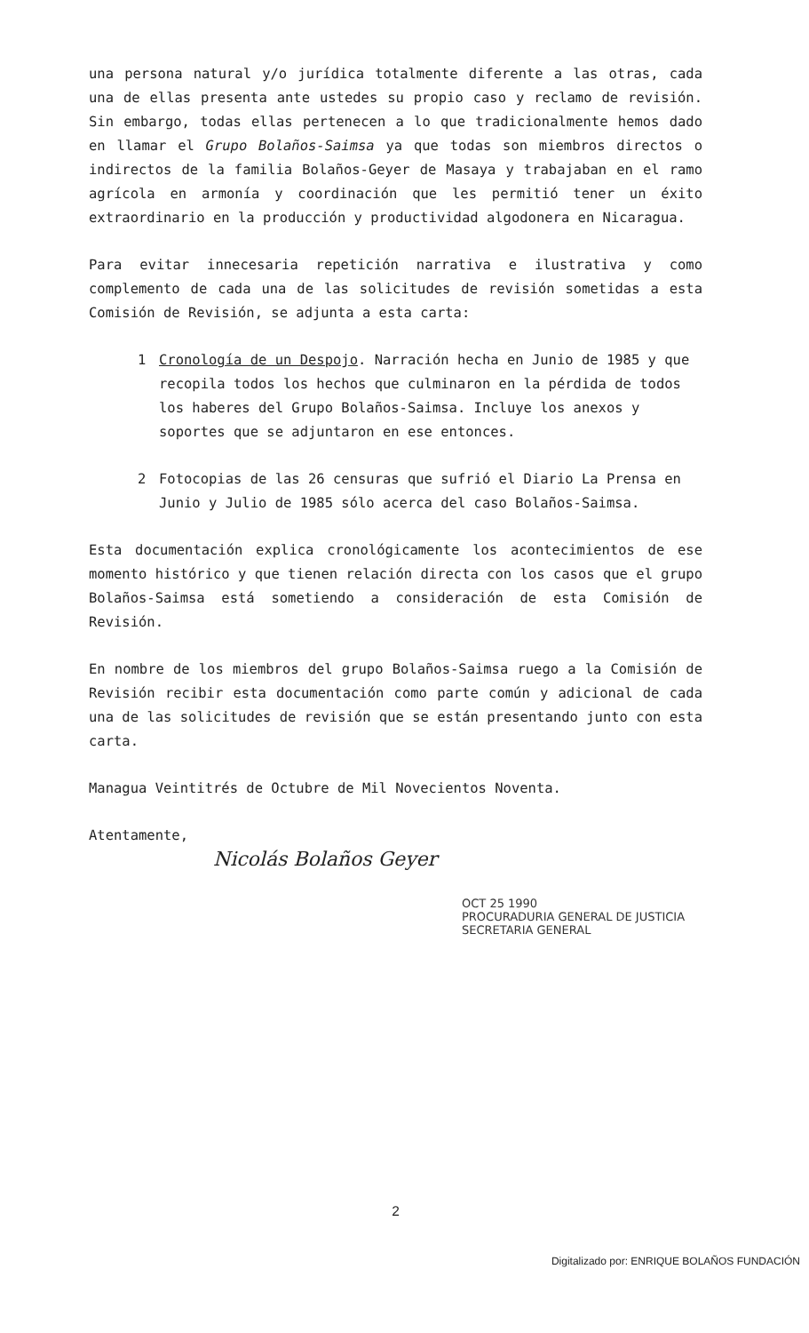una persona natural y/o jurídica totalmente diferente a las otras, cada una de ellas presenta ante ustedes su propio caso y reclamo de revisión. Sin embargo, todas ellas pertenecen a lo que tradicionalmente hemos dado en llamar el Grupo Bolaños-Saimsa ya que todas son miembros directos o indirectos de la familia Bolaños-Geyer de Masaya y trabajaban en el ramo agrícola en armonía y coordinación que les permitió tener un éxito extraordinario en la producción y productividad algodonera en Nicaragua.
Para evitar innecesaria repetición narrativa e ilustrativa y como complemento de cada una de las solicitudes de revisión sometidas a esta Comisión de Revisión, se adjunta a esta carta:
1 Cronología de un Despojo. Narración hecha en Junio de 1985 y que recopila todos los hechos que culminaron en la pérdida de todos los haberes del Grupo Bolaños-Saimsa. Incluye los anexos y soportes que se adjuntaron en ese entonces.
2 Fotocopias de las 26 censuras que sufrió el Diario La Prensa en Junio y Julio de 1985 sólo acerca del caso Bolaños-Saimsa.
Esta documentación explica cronológicamente los acontecimientos de ese momento histórico y que tienen relación directa con los casos que el grupo Bolaños-Saimsa está sometiendo a consideración de esta Comisión de Revisión.
En nombre de los miembros del grupo Bolaños-Saimsa ruego a la Comisión de Revisión recibir esta documentación como parte común y adicional de cada una de las solicitudes de revisión que se están presentando junto con esta carta.
Managua Veintitrés de Octubre de Mil Novecientos Noventa.
Atentamente,
Nicolás Bolaños Geyer
OCT 25 1990
PROCURADURIA GENERAL DE JUSTICIA
SECRETARIA GENERAL
2
Digitalizado por: ENRIQUE BOLAÑOS FUNDACIÓN